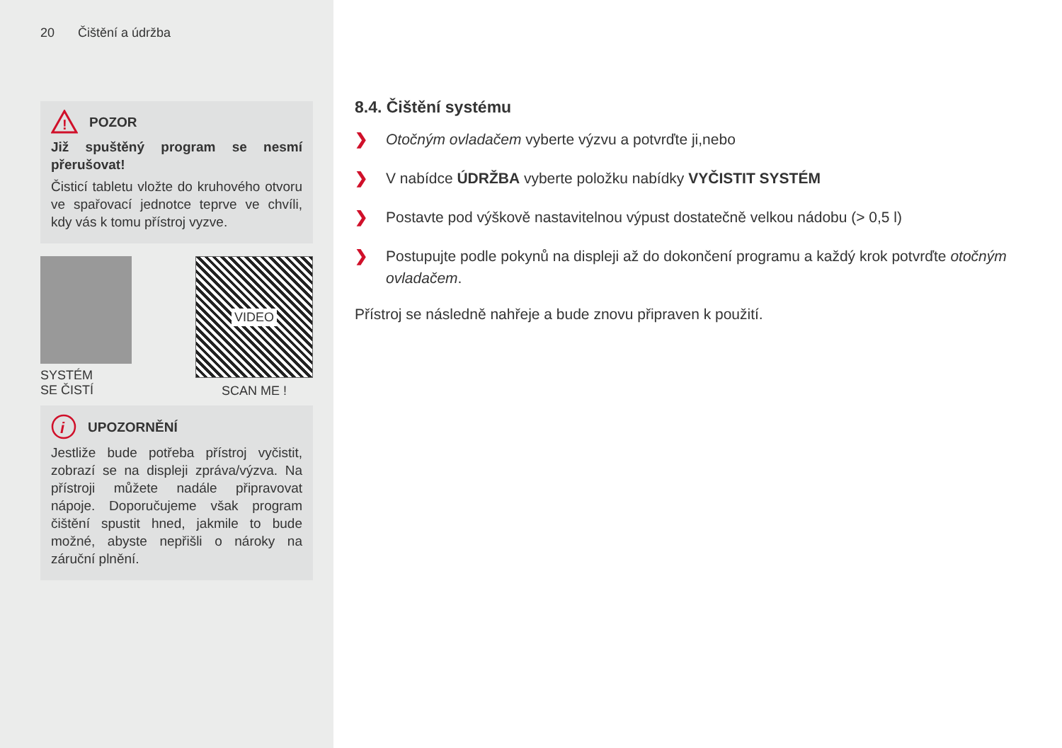20 Čištění a údržba
!
POZOR
Již spuštěný program se nesmí přerušovat!
Čisticí tabletu vložte do kruhového otvoru ve spařovací jednotce teprve ve chvíli, kdy vás k tomu přístroj vyzve.
SYSTÉM
SE ČISTÍ
VIDEO
SCAN ME !
i
UPOZORNĚNÍ
Jestliže bude potřeba přístroj vyčistit, zobrazí se na displeji zpráva/výzva. Na přístroji můžete nadále připravovat nápoje. Doporučujeme však program čištění spustit hned, jakmile to bude možné, abyste nepřišli o nároky na záruční plnění.
8.4. Čištění systému
❯ Otočným ovladačem vyberte výzvu a potvrďte ji,nebo
❯ V nabídce ÚDRŽBA vyberte položku nabídky VYČISTIT SYSTÉM
❯ Postavte pod výškově nastavitelnou výpust dostatečně velkou nádobu (> 0,5 l)
❯ Postupujte podle pokynů na displeji až do dokončení programu a každý krok potvrďte otočným ovladačem.
Přístroj se následně nahřeje a bude znovu připraven k použití.